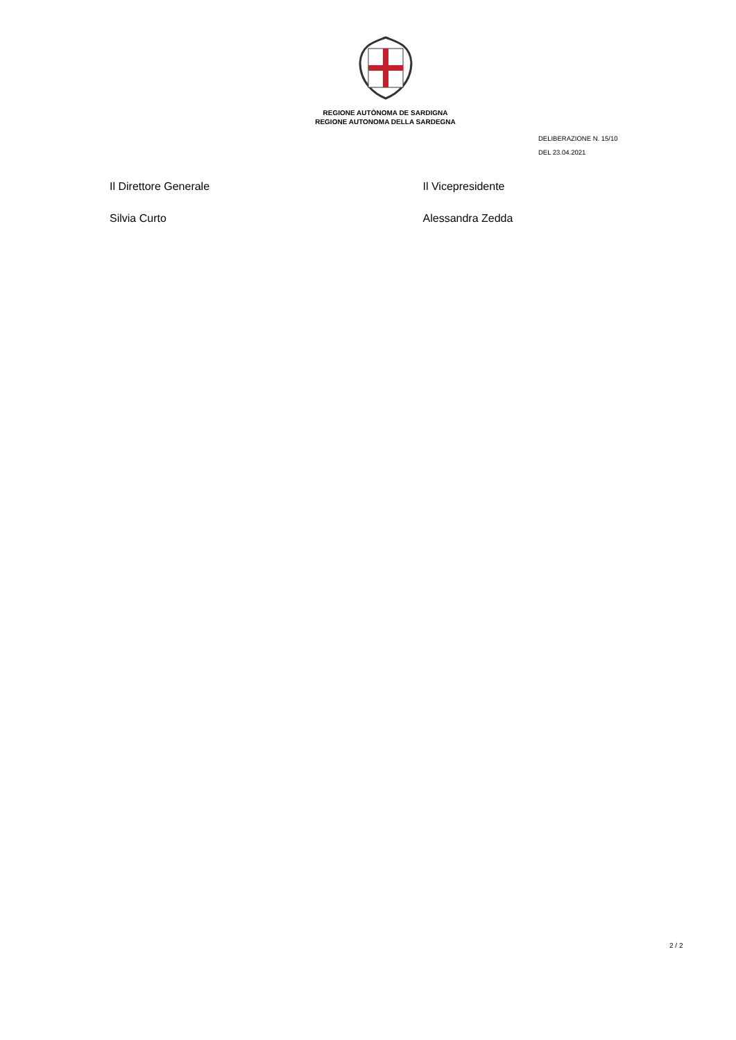REGIONE AUTÒNOMA DE SARDIGNA
REGIONE AUTONOMA DELLA SARDEGNA
DELIBERAZIONE N. 15/10
DEL 23.04.2021
Il Direttore Generale
Silvia Curto
Il Vicepresidente
Alessandra Zedda
2 / 2